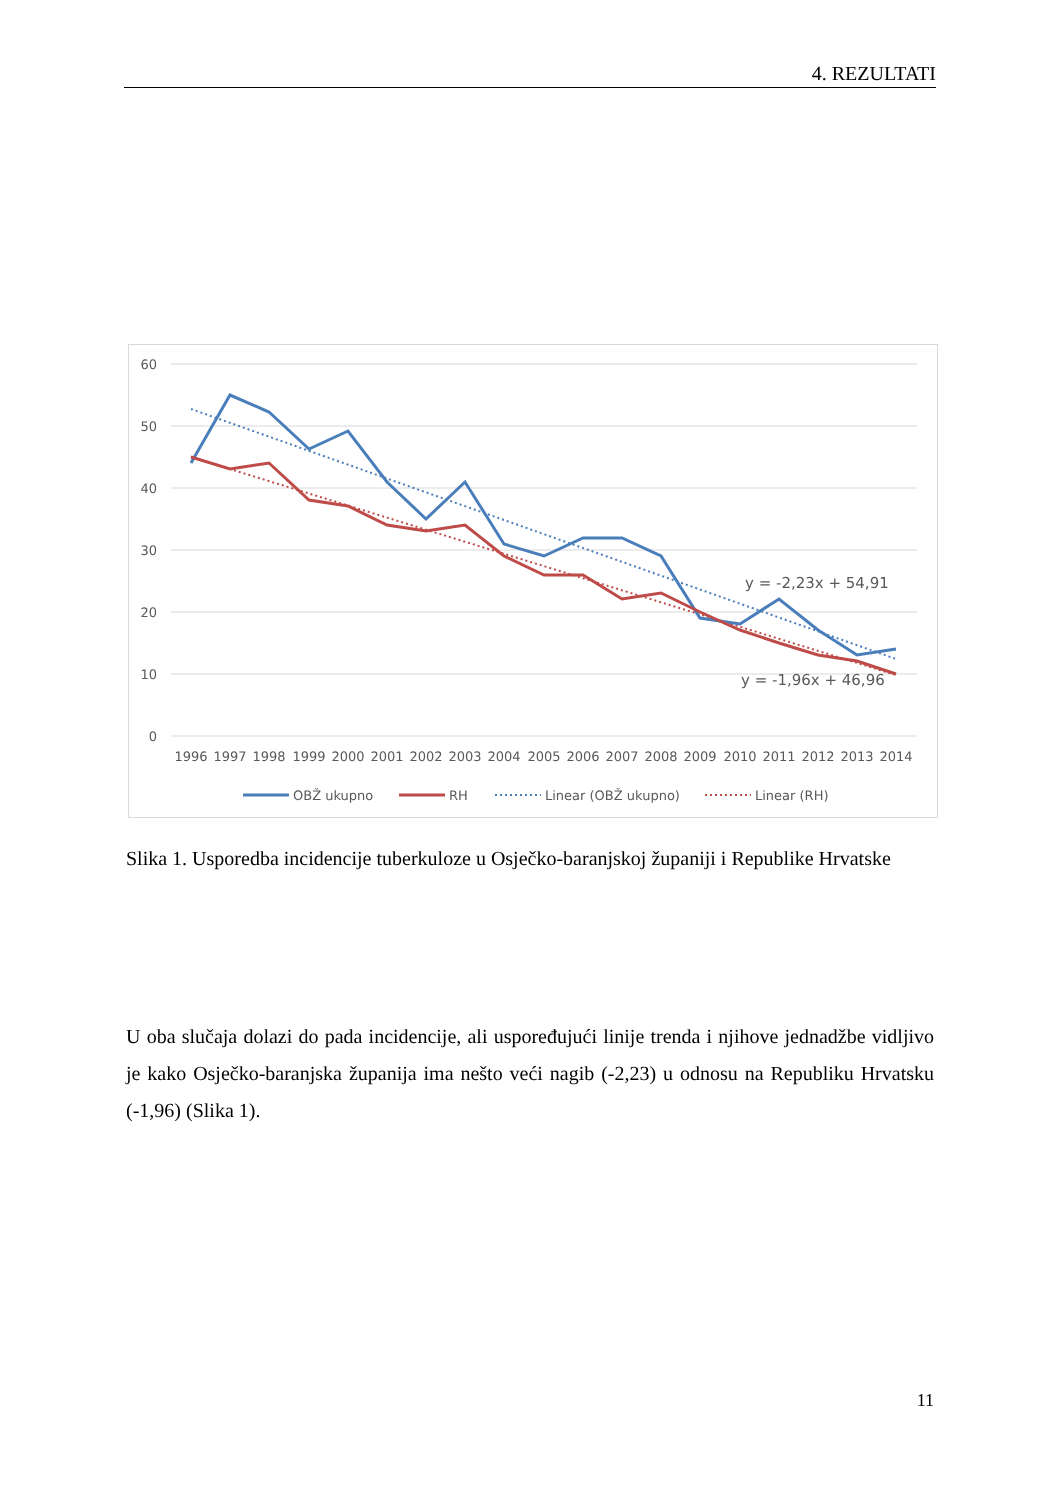4. REZULTATI
60
50
40
30
20
10
0
1996
1997
1998
1999
2000
2001
2002
2003
2004
2005
2006
2007
2008
2009
2010
2011
2012
2013
2014
y = -2,23x + 54,91
y = -1,96x + 46,96
OBŽ ukupno
RH
Linear (OBŽ ukupno)
Linear (RH)
Slika 1. Usporedba incidencije tuberkuloze u Osječko-baranjskoj županiji i Republike Hrvatske
U oba slučaja dolazi do pada incidencije, ali uspoređujući linije trenda i njihove jednadžbe vidljivo je kako Osječko-baranjska županija ima nešto veći nagib (-2,23) u odnosu na Republiku Hrvatsku (-1,96) (Slika 1).
11